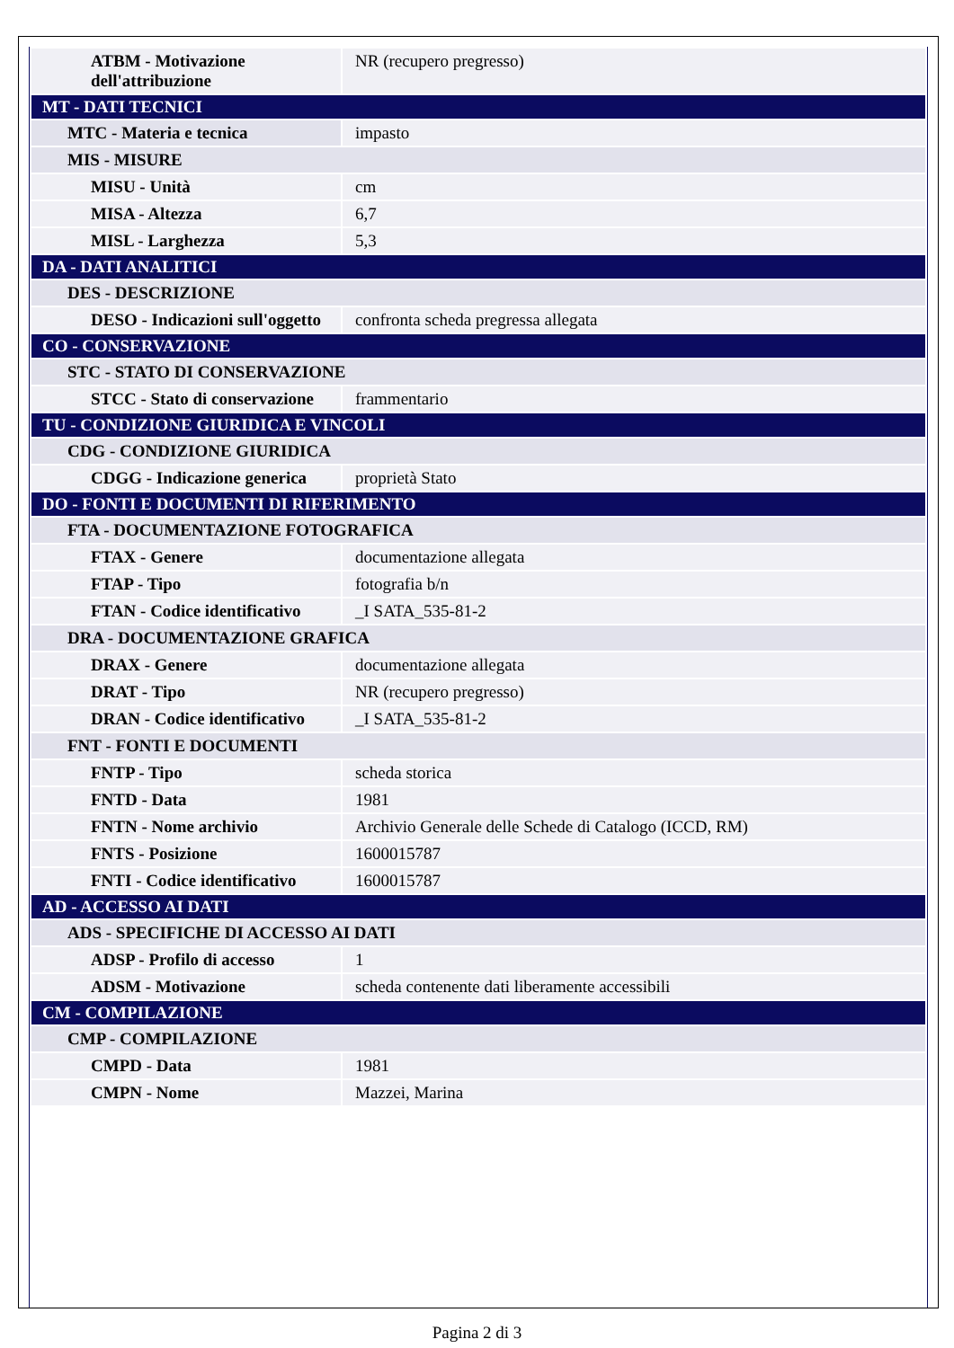| ATBM - Motivazione dell'attribuzione | NR (recupero pregresso) |
| MT - DATI TECNICI | |
| MTC - Materia e tecnica | impasto |
| MIS - MISURE | |
| MISU - Unità | cm |
| MISA - Altezza | 6,7 |
| MISL - Larghezza | 5,3 |
| DA - DATI ANALITICI | |
| DES - DESCRIZIONE | |
| DESO - Indicazioni sull'oggetto | confronta scheda pregressa allegata |
| CO - CONSERVAZIONE | |
| STC - STATO DI CONSERVAZIONE | |
| STCC - Stato di conservazione | frammentario |
| TU - CONDIZIONE GIURIDICA E VINCOLI | |
| CDG - CONDIZIONE GIURIDICA | |
| CDGG - Indicazione generica | proprietà Stato |
| DO - FONTI E DOCUMENTI DI RIFERIMENTO | |
| FTA - DOCUMENTAZIONE FOTOGRAFICA | |
| FTAX - Genere | documentazione allegata |
| FTAP - Tipo | fotografia b/n |
| FTAN - Codice identificativo | _I SATA_535-81-2 |
| DRA - DOCUMENTAZIONE GRAFICA | |
| DRAX - Genere | documentazione allegata |
| DRAT - Tipo | NR (recupero pregresso) |
| DRAN - Codice identificativo | _I SATA_535-81-2 |
| FNT - FONTI E DOCUMENTI | |
| FNTP - Tipo | scheda storica |
| FNTD - Data | 1981 |
| FNTN - Nome archivio | Archivio Generale delle Schede di Catalogo (ICCD, RM) |
| FNTS - Posizione | 1600015787 |
| FNTI - Codice identificativo | 1600015787 |
| AD - ACCESSO AI DATI | |
| ADS - SPECIFICHE DI ACCESSO AI DATI | |
| ADSP - Profilo di accesso | 1 |
| ADSM - Motivazione | scheda contenente dati liberamente accessibili |
| CM - COMPILAZIONE | |
| CMP - COMPILAZIONE | |
| CMPD - Data | 1981 |
| CMPN - Nome | Mazzei, Marina |
Pagina 2 di 3